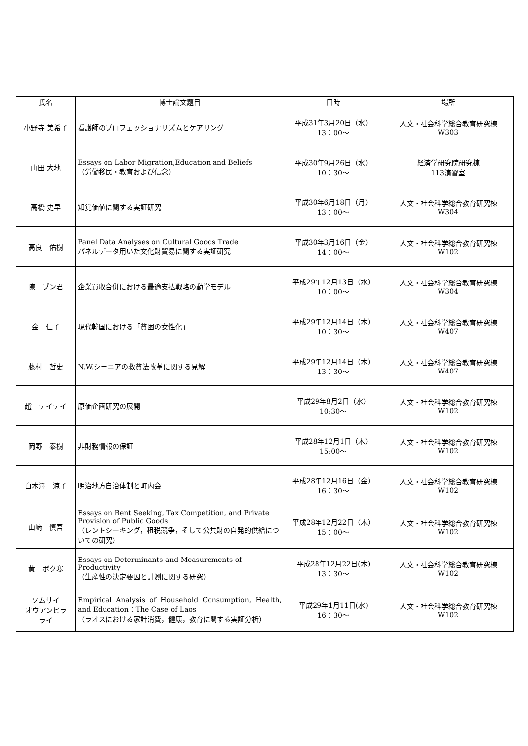| 氏名 | 博士論文題目 | 日時 | 場所 |
| --- | --- | --- | --- |
| 小野寺 美希子 | 看護師のプロフェッショナリズムとケアリング | 平成31年3月20日（水） 13：00～ | 人文・社会科学総合教育研究棟 W303 |
| 山田 大地 | Essays on Labor Migration,Education and Beliefs （労働移民・教育および信念） | 平成30年9月26日（水） 10：30～ | 経済学研究院研究棟 113演習室 |
| 高橋 史早 | 知覚価値に関する実証研究 | 平成30年6月18日（月） 13：00～ | 人文・社会科学総合教育研究棟 W304 |
| 高良 佑樹 | Panel Data Analyses on Cultural Goods Trade パネルデータ用いた文化財貿易に関する実証研究 | 平成30年3月16日（金） 14：00～ | 人文・社会科学総合教育研究棟 W102 |
| 陳 ブン君 | 企業買収合併における最適支払戦略の動学モデル | 平成29年12月13日（水） 10：00～ | 人文・社会科学総合教育研究棟 W304 |
| 金 仁子 | 現代韓国における「貧困の女性化」 | 平成29年12月14日（木） 10：30～ | 人文・社会科学総合教育研究棟 W407 |
| 藤村 哲史 | N.W.シーニアの救貧法改革に関する見解 | 平成29年12月14日（木） 13：30～ | 人文・社会科学総合教育研究棟 W407 |
| 趙 テイテイ | 原価企画研究の展開 | 平成29年8月2日（水） 10:30～ | 人文・社会科学総合教育研究棟 W102 |
| 岡野 泰樹 | 非財務情報の保証 | 平成28年12月1日（木） 15:00～ | 人文・社会科学総合教育研究棟 W102 |
| 白木澤 涼子 | 明治地方自治体制と町内会 | 平成28年12月16日（金） 16：30～ | 人文・社会科学総合教育研究棟 W102 |
| 山﨑 慎吾 | Essays on Rent Seeking, Tax Competition, and Private Provision of Public Goods （レントシーキング，租税競争，そして公共財の自発的供給についての研究） | 平成28年12月22日（木） 15：00～ | 人文・社会科学総合教育研究棟 W102 |
| 黄 ボク寒 | Essays on Determinants and Measurements of Productivity （生産性の決定要因と計測に関する研究） | 平成28年12月22日(木) 13：30～ | 人文・社会科学総合教育研究棟 W102 |
| ソムサイ オウアンピラ ライ | Empirical Analysis of Household Consumption, Health, and Education：The Case of Laos （ラオスにおける家計消費，健康，教育に関する実証分析） | 平成29年1月11日(水) 16：30～ | 人文・社会科学総合教育研究棟 W102 |